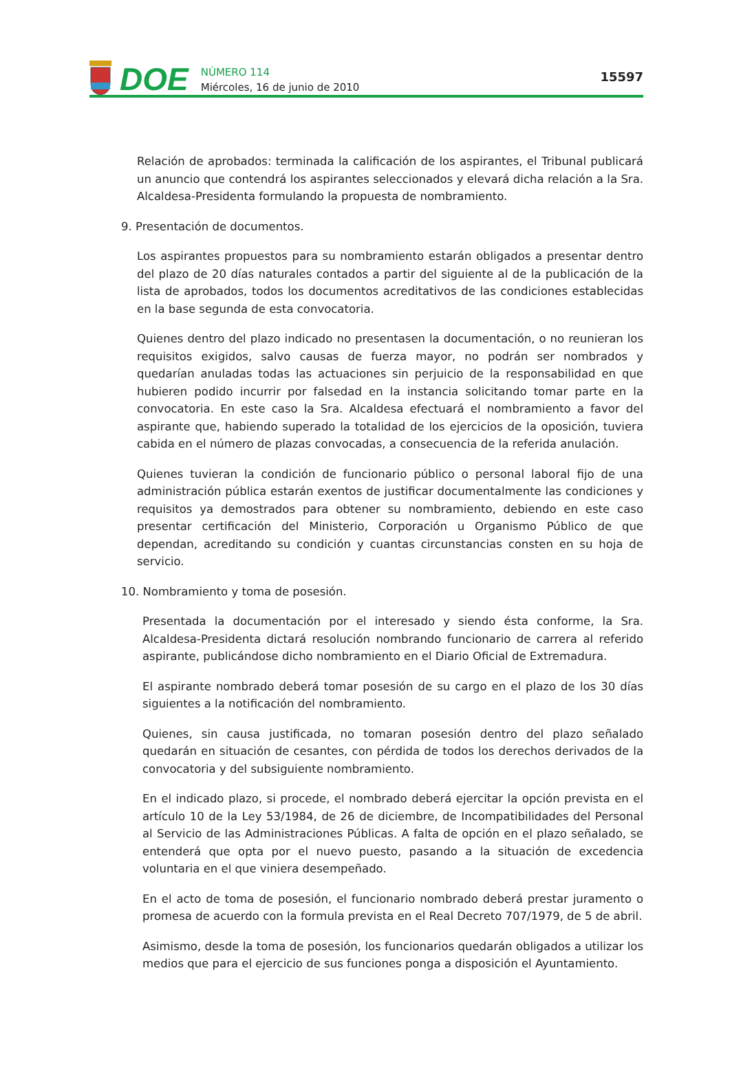DOE
NÚMERO 114
Miércoles, 16 de junio de 2010
15597
Relación de aprobados: terminada la calificación de los aspirantes, el Tribunal publicará un anuncio que contendrá los aspirantes seleccionados y elevará dicha relación a la Sra. Alcaldesa-Presidenta formulando la propuesta de nombramiento.
9. Presentación de documentos.
Los aspirantes propuestos para su nombramiento estarán obligados a presentar dentro del plazo de 20 días naturales contados a partir del siguiente al de la publicación de la lista de aprobados, todos los documentos acreditativos de las condiciones establecidas en la base segunda de esta convocatoria.
Quienes dentro del plazo indicado no presentasen la documentación, o no reunieran los requisitos exigidos, salvo causas de fuerza mayor, no podrán ser nombrados y quedarían anuladas todas las actuaciones sin perjuicio de la responsabilidad en que hubieren podido incurrir por falsedad en la instancia solicitando tomar parte en la convocatoria. En este caso la Sra. Alcaldesa efectuará el nombramiento a favor del aspirante que, habiendo superado la totalidad de los ejercicios de la oposición, tuviera cabida en el número de plazas convocadas, a consecuencia de la referida anulación.
Quienes tuvieran la condición de funcionario público o personal laboral fijo de una administración pública estarán exentos de justificar documentalmente las condiciones y requisitos ya demostrados para obtener su nombramiento, debiendo en este caso presentar certificación del Ministerio, Corporación u Organismo Público de que dependan, acreditando su condición y cuantas circunstancias consten en su hoja de servicio.
10. Nombramiento y toma de posesión.
Presentada la documentación por el interesado y siendo ésta conforme, la Sra. Alcaldesa-Presidenta dictará resolución nombrando funcionario de carrera al referido aspirante, publicándose dicho nombramiento en el Diario Oficial de Extremadura.
El aspirante nombrado deberá tomar posesión de su cargo en el plazo de los 30 días siguientes a la notificación del nombramiento.
Quienes, sin causa justificada, no tomaran posesión dentro del plazo señalado quedarán en situación de cesantes, con pérdida de todos los derechos derivados de la convocatoria y del subsiguiente nombramiento.
En el indicado plazo, si procede, el nombrado deberá ejercitar la opción prevista en el artículo 10 de la Ley 53/1984, de 26 de diciembre, de Incompatibilidades del Personal al Servicio de las Administraciones Públicas. A falta de opción en el plazo señalado, se entenderá que opta por el nuevo puesto, pasando a la situación de excedencia voluntaria en el que viniera desempeñado.
En el acto de toma de posesión, el funcionario nombrado deberá prestar juramento o promesa de acuerdo con la formula prevista en el Real Decreto 707/1979, de 5 de abril.
Asimismo, desde la toma de posesión, los funcionarios quedarán obligados a utilizar los medios que para el ejercicio de sus funciones ponga a disposición el Ayuntamiento.